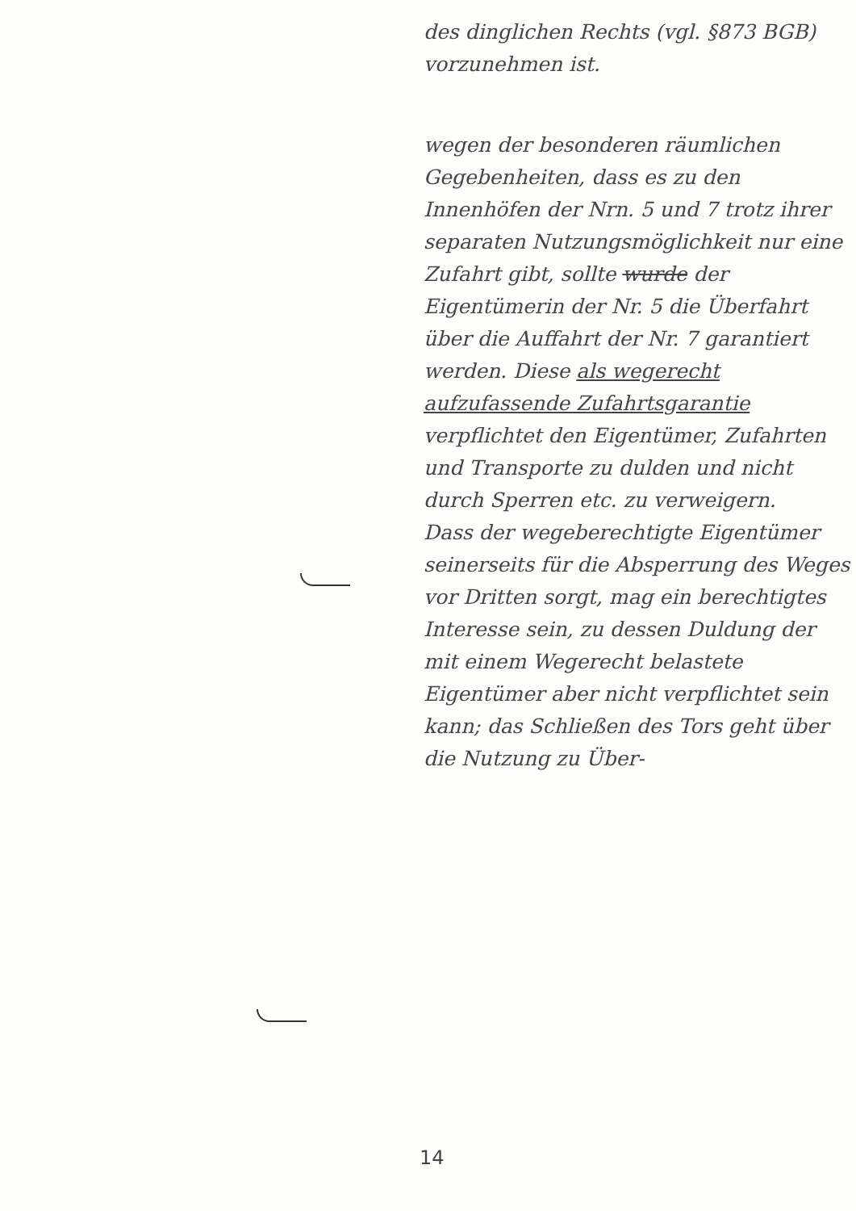des dinglichen Rechts (vgl. §873 BGB) vorzunehmen ist.
wegen der besonderen räumlichen Gegebenheiten, dass es zu den Innenhöfen der Nrn. 5 und 7 trotz ihrer separaten Nutzungsmöglichkeit nur eine Zufahrt gibt, sollte wurde der Eigentümerin der Nr. 5 die Überfahrt über die Auffahrt der Nr. 7 garantiert werden. Diese als wegerecht aufzufassende Zufahrtsgarantie verpflichtet den Eigentümer, Zufahrten und Transporte zu dulden und nicht durch Sperren etc. zu verweigern.
Dass der wegeberechtigte Eigentümer seinerseits für die Absperrung des Weges vor Dritten sorgt, mag ein berechtigtes Interesse sein, zu dessen Duldung der mit einem Wegerecht belastete Eigentümer aber nicht verpflichtet sein kann; das Schließen des Tors geht über die Nutzung zu Über-
14